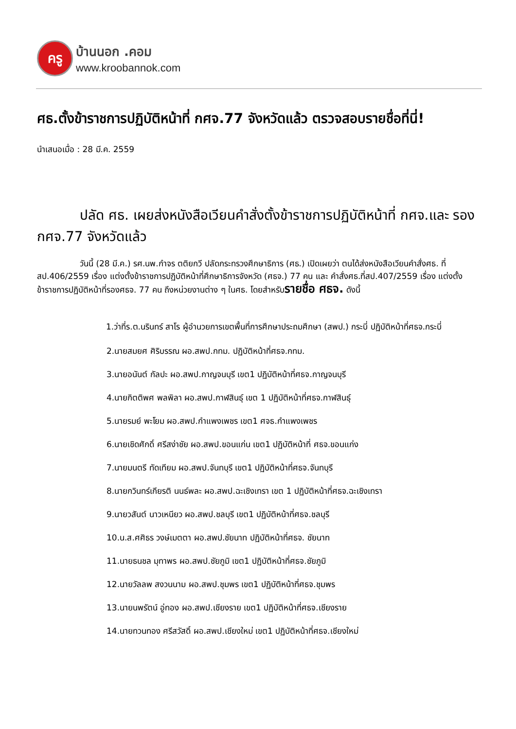ครู
บ้านนอก .คอม
www.kroobannok.com
ศธ.ตั้งข้าราชการปฏิบัติหน้าที่ กศจ.77 จังหวัดแล้ว ตรวจสอบรายชื่อที่นี่!
นำเสนอเมื่อ : 28 มี.ค. 2559
ปลัด ศธ. เผยส่งหนังสือเวียนคำสั่งตั้งข้าราชการปฏิบัติหน้าที่ กศจ.และ รอง กศจ.77 จังหวัดแล้ว
วันนี้ (28 มี.ค.) รศ.นพ.กำจร ตติยกวี ปลัดกระทรวงศึกษาธิการ (ศธ.) เปิดเผยว่า ตนได้ส่งหนังสือเวียนคำสั่งศธ. ที่สป.406/2559 เรื่อง แต่งตั้งข้าราชการปฏิบัติหน้าที่ศึกษาธิการจังหวัด (ศธจ.) 77 คน และ คำสั่งศธ.ที่สป.407/2559 เรื่อง แต่งตั้งข้าราชการปฏิบัติหน้าที่รองศธจ. 77 คน ถึงหน่วยงานต่าง ๆ ในศธ. โดยสำหรับรายชื่อ ศธจ. ดังนี้
1.ว่าที่ร.ต.นรินทร์ สาโร ผู้อำนวยการเขตพื้นที่การศึกษาประถมศึกษา (สพป.) กระบี่ ปฏิบัติหน้าที่ศธจ.กระบี่
2.นายสมยศ ศิริบรรณ ผอ.สพป.กทม. ปฏิบัติหน้าที่ศธจ.กทม.
3.นายอนันต์ กัลปะ ผอ.สพป.กาญจนบุรี เขต1 ปฏิบัติหน้าที่ศธจ.กาญจนบุรี
4.นายกิตติพศ พลพิลา ผอ.สพป.กาฬสินธุ์ เขต 1 ปฏิบัติหน้าที่ศธจ.กาฬสินธุ์
5.นายรมย์ พะโยม ผอ.สพป.กำแพงเพชร เขต1 ศจธ.กำแพงเพชร
6.นายเชิดศักดิ์ ศรีสง่าชัย ผอ.สพป.ขอนแก่น เขต1 ปฏิบัติหน้าที่ ศธจ.ขอนแก่ง
7.นายมนตรี ทัดเทียม ผอ.สพป.จันทบุรี เขต1 ปฏิบัติหน้าที่ศธจ.จันทบุรี
8.นายกวินทร์เกียรติ นนธ์พละ ผอ.สพป.ฉะเชิงเทรา เขต 1 ปฏิบัติหน้าที่ศธจ.ฉะเชิงเทรา
9.นายวสันต์ นาวเหนียว ผอ.สพป.ชลบุรี เขต1 ปฏิบัติหน้าที่ศธจ.ชลบุรี
10.น.ส.ศศิธร วงษ์เมตตา ผอ.สพป.ชัยนาท ปฏิบัติหน้าที่ศธจ. ชัยนาท
11.นายธนชล มุทาพร ผอ.สพป.ชัยภูมิ เขต1 ปฏิบัติหน้าที่ศธจ.ชัยภูมิ
12.นายวัลลพ สงวนนาม ผอ.สพป.ชุมพร เขต1 ปฏิบัติหน้าที่ศธจ.ชุมพร
13.นายนพรัตน์ อู่ทอง ผอ.สพป.เชียงราย เขต1 ปฏิบัติหน้าที่ศธจ.เชียงราย
14.นายทวนทอง ศรีสวัสดิ์ ผอ.สพป.เชียงใหม่ เขต1 ปฏิบัติหน้าที่ศธจ.เชียงใหม่